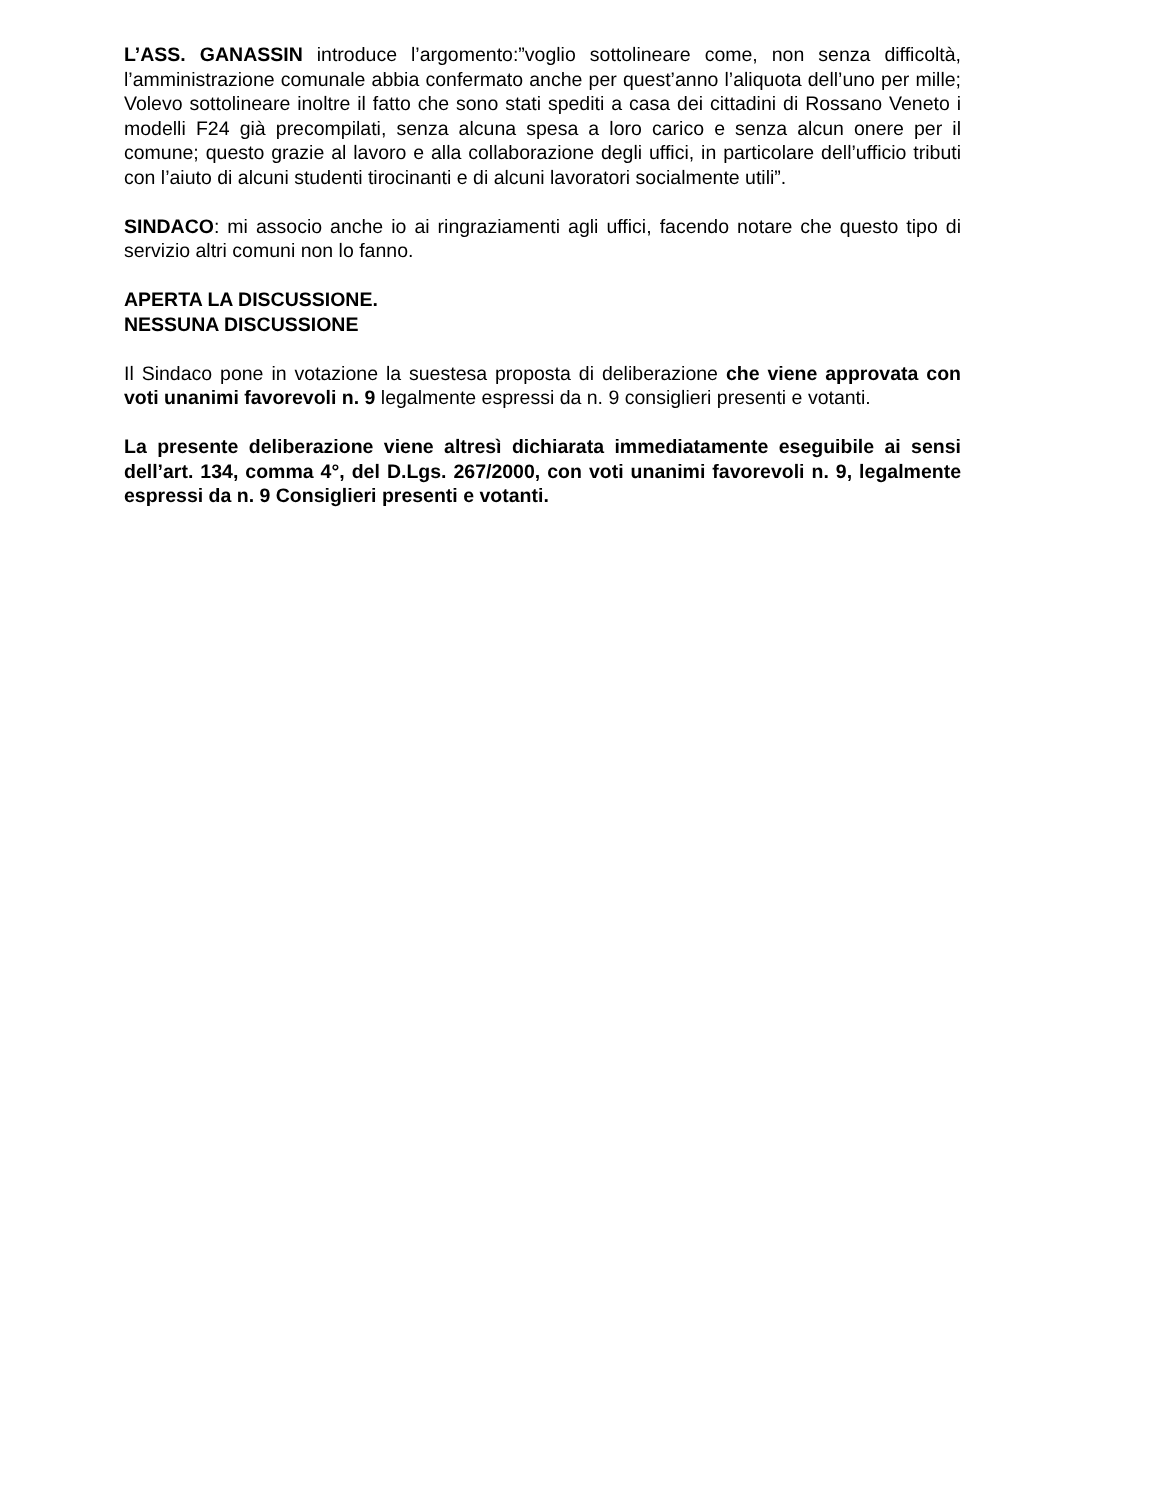L’ASS. GANASSIN introduce l’argomento:”voglio sottolineare come, non senza difficoltà, l’amministrazione comunale abbia confermato anche per quest’anno l’aliquota dell’uno per mille; Volevo sottolineare inoltre il fatto che sono stati spediti a casa dei cittadini di Rossano Veneto i modelli F24 già precompilati, senza alcuna spesa a loro carico e senza alcun onere per il comune; questo grazie al lavoro e alla collaborazione degli uffici, in particolare dell’ufficio tributi con l’aiuto di alcuni studenti tirocinanti e di alcuni lavoratori socialmente utili”.
SINDACO: mi associo anche io ai ringraziamenti agli uffici, facendo notare che questo tipo di servizio altri comuni non lo fanno.
APERTA LA DISCUSSIONE.
NESSUNA DISCUSSIONE
Il Sindaco pone in votazione la suestesa proposta di deliberazione che viene approvata con voti unanimi favorevoli n. 9 legalmente espressi da n. 9 consiglieri presenti e votanti.
La presente deliberazione viene altresì dichiarata immediatamente eseguibile ai sensi dell’art. 134, comma 4°, del D.Lgs. 267/2000, con voti unanimi favorevoli n. 9, legalmente espressi da n. 9 Consiglieri presenti e votanti.